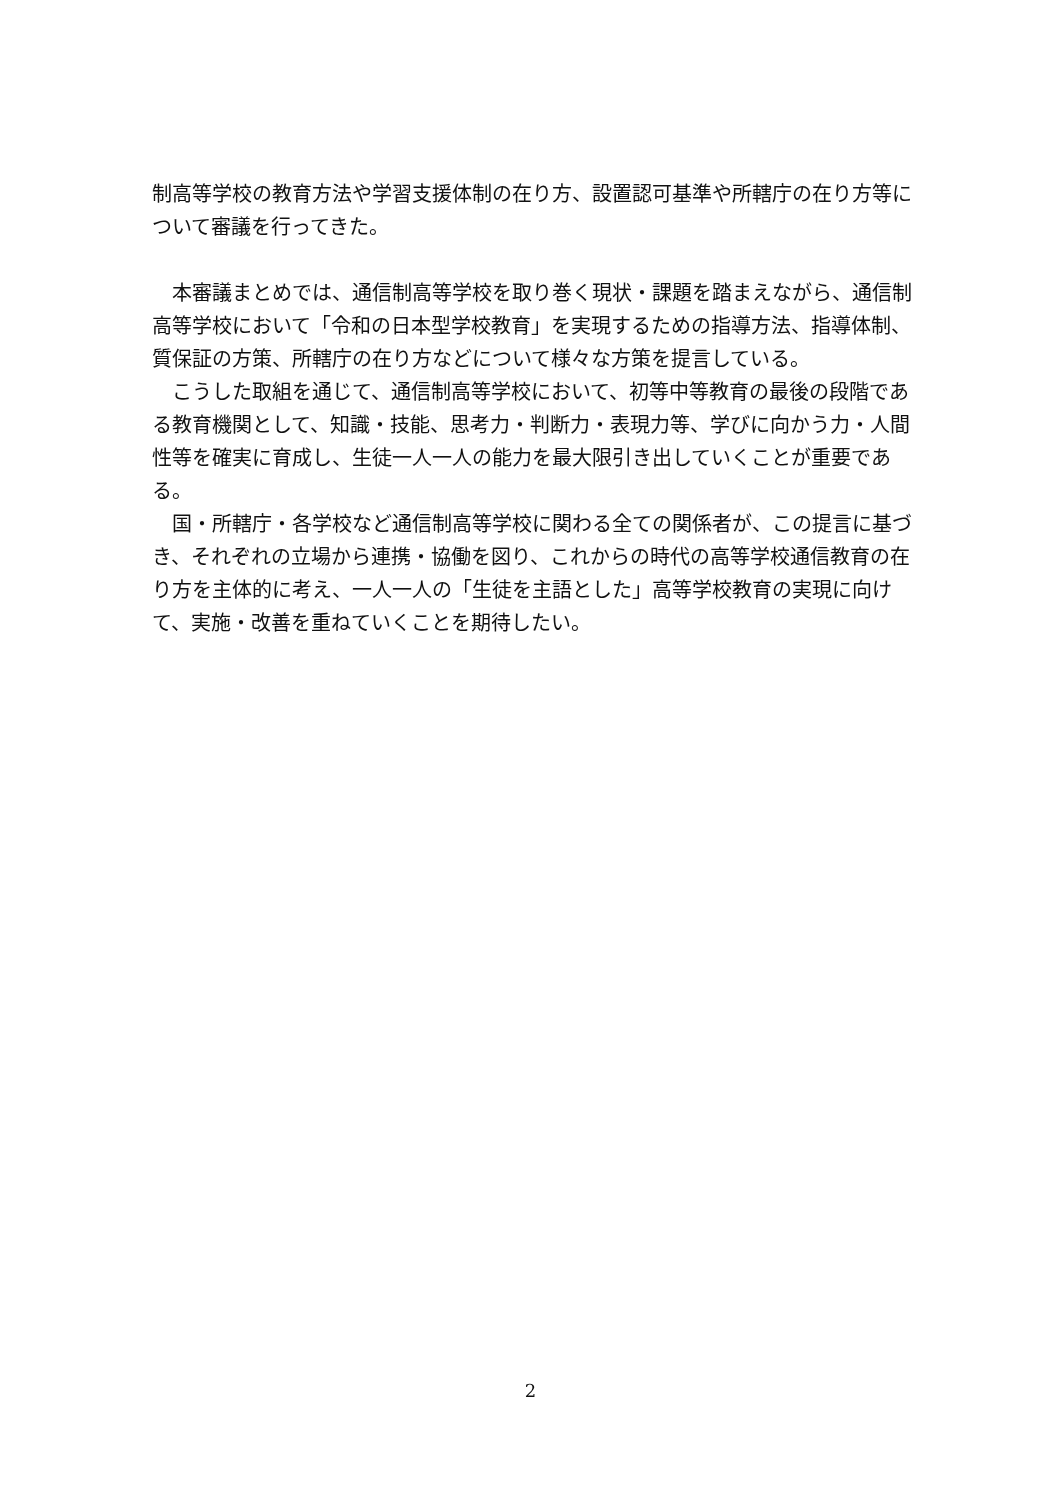制高等学校の教育方法や学習支援体制の在り方、設置認可基準や所轄庁の在り方等について審議を行ってきた。
　本審議まとめでは、通信制高等学校を取り巻く現状・課題を踏まえながら、通信制高等学校において「令和の日本型学校教育」を実現するための指導方法、指導体制、質保証の方策、所轄庁の在り方などについて様々な方策を提言している。
　こうした取組を通じて、通信制高等学校において、初等中等教育の最後の段階である教育機関として、知識・技能、思考力・判断力・表現力等、学びに向かう力・人間性等を確実に育成し、生徒一人一人の能力を最大限引き出していくことが重要である。
　国・所轄庁・各学校など通信制高等学校に関わる全ての関係者が、この提言に基づき、それぞれの立場から連携・協働を図り、これからの時代の高等学校通信教育の在り方を主体的に考え、一人一人の「生徒を主語とした」高等学校教育の実現に向けて、実施・改善を重ねていくことを期待したい。
2